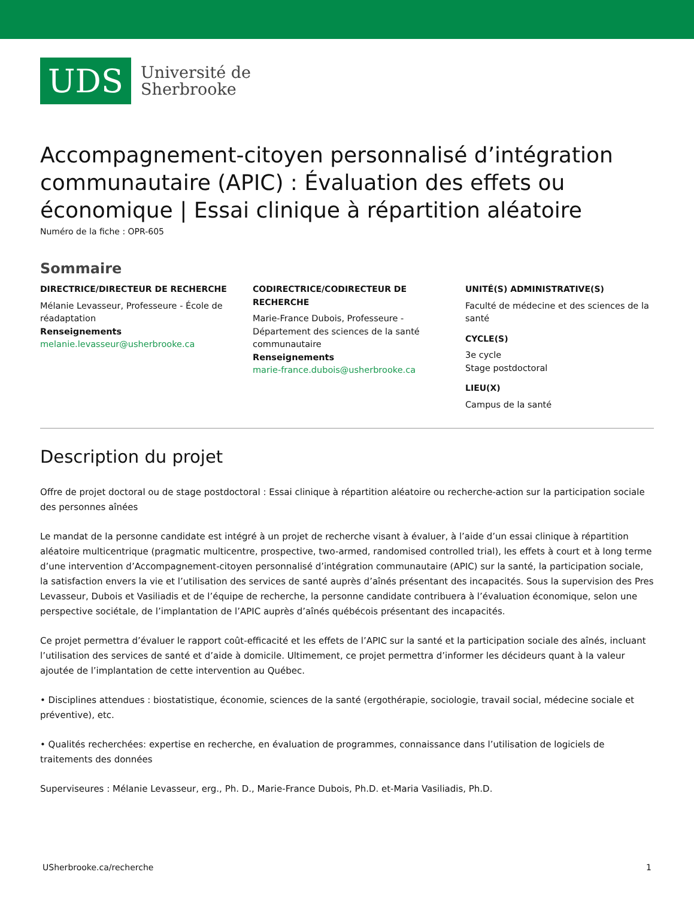UDS
Université de
Sherbrooke
Accompagnement-citoyen personnalisé d’intégration communautaire (APIC) : Évaluation des effets ou économique | Essai clinique à répartition aléatoire
Numéro de la fiche : OPR-605
Sommaire
DIRECTRICE/DIRECTEUR DE RECHERCHE
Mélanie Levasseur, Professeure - École de réadaptation
Renseignements
melanie.levasseur@usherbrooke.ca
CODIRECTRICE/CODIRECTEUR DE RECHERCHE
Marie-France Dubois, Professeure - Département des sciences de la santé communautaire
Renseignements
marie-france.dubois@usherbrooke.ca
UNITÉ(S) ADMINISTRATIVE(S)
Faculté de médecine et des sciences de la santé
CYCLE(S)
3e cycle
Stage postdoctoral
LIEU(X)
Campus de la santé
Description du projet
Offre de projet doctoral ou de stage postdoctoral : Essai clinique à répartition aléatoire ou recherche-action sur la participation sociale des personnes aînées
Le mandat de la personne candidate est intégré à un projet de recherche visant à évaluer, à l’aide d’un essai clinique à répartition aléatoire multicentrique (pragmatic multicentre, prospective, two-armed, randomised controlled trial), les effets à court et à long terme d’une intervention d’Accompagnement-citoyen personnalisé d’intégration communautaire (APIC) sur la santé, la participation sociale, la satisfaction envers la vie et l’utilisation des services de santé auprès d’aînés présentant des incapacités. Sous la supervision des Pres Levasseur, Dubois et Vasiliadis et de l’équipe de recherche, la personne candidate contribuera à l’évaluation économique, selon une perspective sociétale, de l’implantation de l’APIC auprès d’aînés québécois présentant des incapacités.
Ce projet permettra d’évaluer le rapport coût-efficacité et les effets de l’APIC sur la santé et la participation sociale des aînés, incluant l’utilisation des services de santé et d’aide à domicile. Ultimement, ce projet permettra d’informer les décideurs quant à la valeur ajoutée de l’implantation de cette intervention au Québec.
• Disciplines attendues : biostatistique, économie, sciences de la santé (ergothérapie, sociologie, travail social, médecine sociale et préventive), etc.
• Qualités recherchées: expertise en recherche, en évaluation de programmes, connaissance dans l’utilisation de logiciels de traitements des données
Superviseures : Mélanie Levasseur, erg., Ph. D., Marie-France Dubois, Ph.D. et-Maria Vasiliadis, Ph.D.
USherbrooke.ca/recherche 1